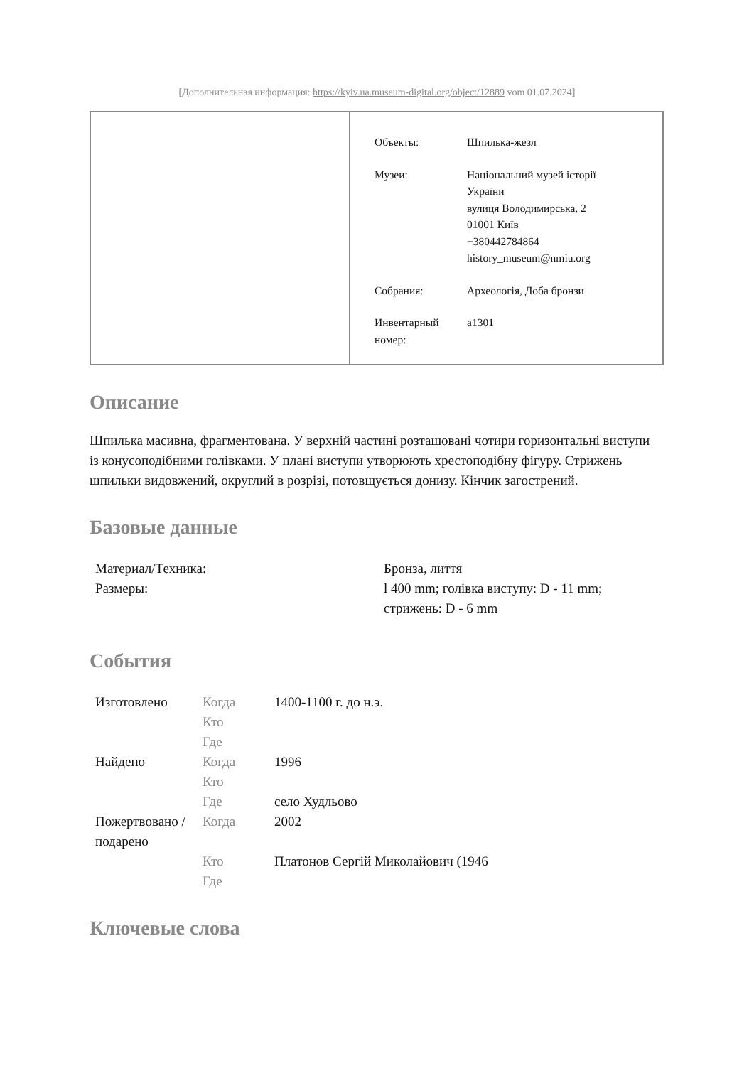[Дополнительная информация: https://kyiv.ua.museum-digital.org/object/12889 vom 01.07.2024]
| Объекты: | Шпилька-жезл |
| Музеи: | Національний музей історії України вулиця Володимирська, 2 01001 Київ +380442784864 history_museum@nmiu.org |
| Собрания: | Археологія, Доба бронзи |
| Инвентарный номер: | a1301 |
Описание
Шпилька масивна, фрагментована. У верхній частині розташовані чотири горизонтальні виступи із конусоподібними голівками. У плані виступи утворюють хрестоподібну фігуру. Стрижень шпильки видовжений, округлий в розрізі, потовщується донизу. Кінчик загострений.
Базовые данные
| Материал/Техника: | Бронза, лиття |
| Размеры: | l 400 mm; голівка виступу: D - 11 mm; стрижень: D - 6 mm |
События
| Изготовлено | Когда | 1400-1100 г. до н.э. |
| | Кто | |
| | Где | |
| Найдено | Когда | 1996 |
| | Кто | |
| | Где | село Худльово |
| Пожертвовано / подарено | Когда | 2002 |
| | Кто | Платонов Сергій Миколайович (1946 |
| | Где | |
Ключевые слова